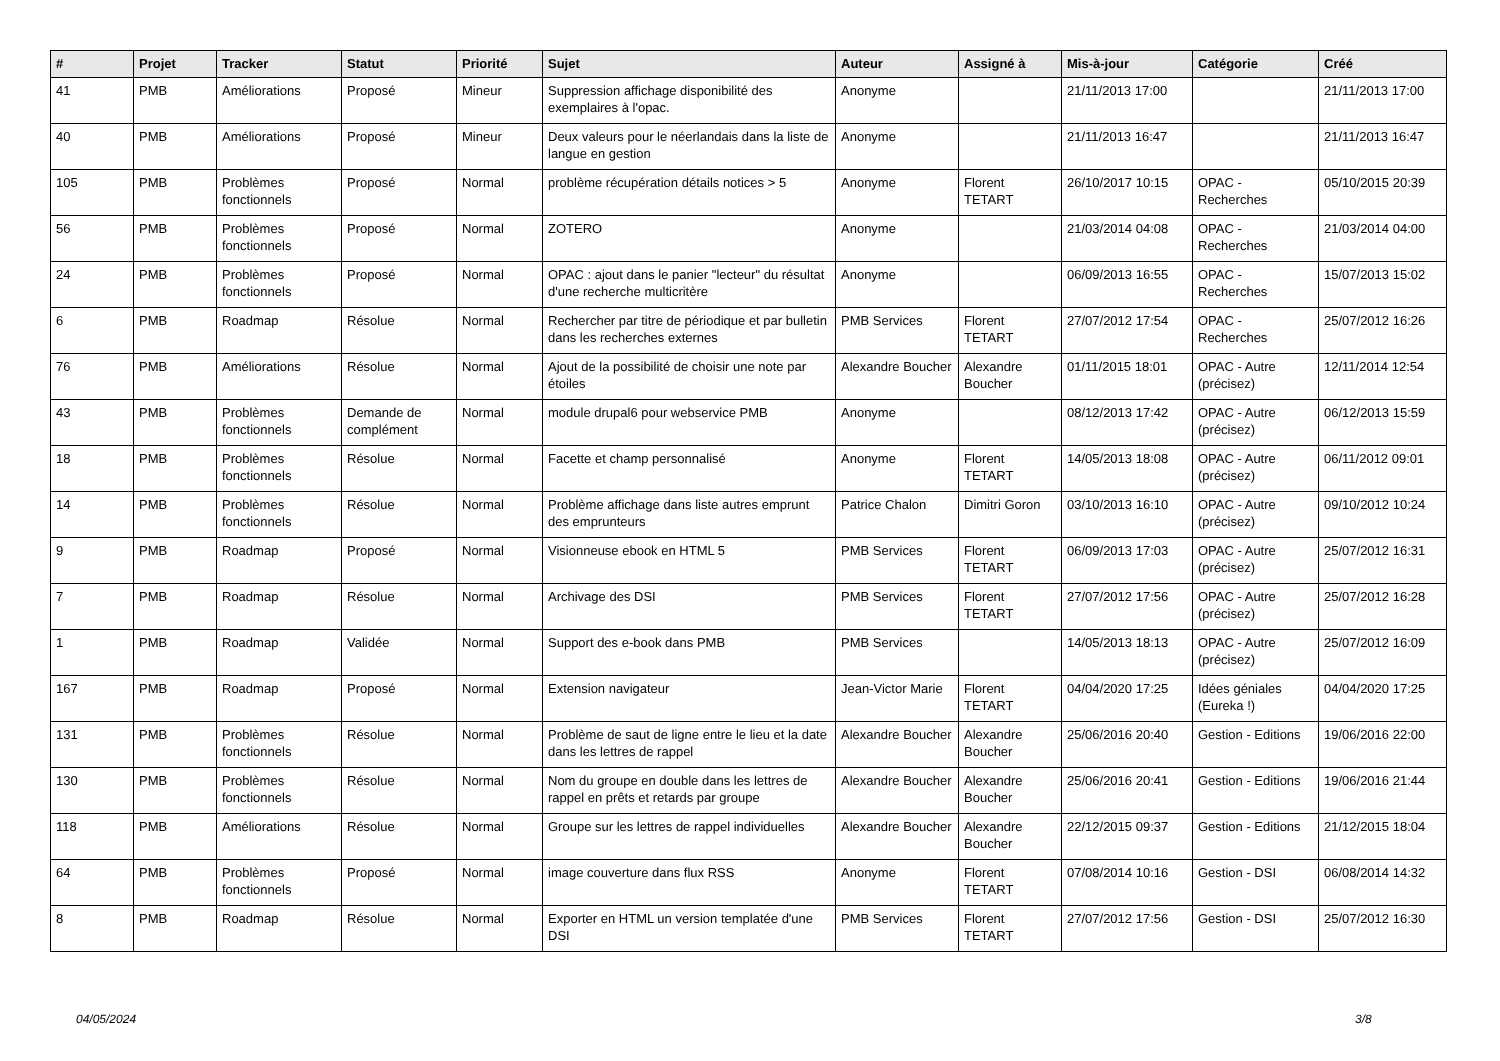| # | Projet | Tracker | Statut | Priorité | Sujet | Auteur | Assigné à | Mis-à-jour | Catégorie | Créé |
| --- | --- | --- | --- | --- | --- | --- | --- | --- | --- | --- |
| 41 | PMB | Améliorations | Proposé | Mineur | Suppression affichage disponibilité des exemplaires à l'opac. | Anonyme | | 21/11/2013 17:00 | | 21/11/2013 17:00 |
| 40 | PMB | Améliorations | Proposé | Mineur | Deux valeurs pour le néerlandais dans la liste de langue en gestion | Anonyme | | 21/11/2013 16:47 | | 21/11/2013 16:47 |
| 105 | PMB | Problèmes fonctionnels | Proposé | Normal | problème récupération détails notices > 5 | Anonyme | Florent TETART | 26/10/2017 10:15 | OPAC - Recherches | 05/10/2015 20:39 |
| 56 | PMB | Problèmes fonctionnels | Proposé | Normal | ZOTERO | Anonyme | | 21/03/2014 04:08 | OPAC - Recherches | 21/03/2014 04:00 |
| 24 | PMB | Problèmes fonctionnels | Proposé | Normal | OPAC : ajout dans le panier "lecteur" du résultat d'une recherche multicritère | Anonyme | | 06/09/2013 16:55 | OPAC - Recherches | 15/07/2013 15:02 |
| 6 | PMB | Roadmap | Résolue | Normal | Rechercher par titre de périodique et par bulletin dans les recherches externes | PMB Services | Florent TETART | 27/07/2012 17:54 | OPAC - Recherches | 25/07/2012 16:26 |
| 76 | PMB | Améliorations | Résolue | Normal | Ajout de la possibilité de choisir une note par étoiles | Alexandre Boucher | Alexandre Boucher | 01/11/2015 18:01 | OPAC - Autre (précisez) | 12/11/2014 12:54 |
| 43 | PMB | Problèmes fonctionnels | Demande de complément | Normal | module drupal6 pour webservice PMB | Anonyme | | 08/12/2013 17:42 | OPAC - Autre (précisez) | 06/12/2013 15:59 |
| 18 | PMB | Problèmes fonctionnels | Résolue | Normal | Facette et champ personnalisé | Anonyme | Florent TETART | 14/05/2013 18:08 | OPAC - Autre (précisez) | 06/11/2012 09:01 |
| 14 | PMB | Problèmes fonctionnels | Résolue | Normal | Problème affichage dans liste autres emprunt des emprunteurs | Patrice Chalon | Dimitri Goron | 03/10/2013 16:10 | OPAC - Autre (précisez) | 09/10/2012 10:24 |
| 9 | PMB | Roadmap | Proposé | Normal | Visionneuse ebook en HTML 5 | PMB Services | Florent TETART | 06/09/2013 17:03 | OPAC - Autre (précisez) | 25/07/2012 16:31 |
| 7 | PMB | Roadmap | Résolue | Normal | Archivage des DSI | PMB Services | Florent TETART | 27/07/2012 17:56 | OPAC - Autre (précisez) | 25/07/2012 16:28 |
| 1 | PMB | Roadmap | Validée | Normal | Support des e-book dans PMB | PMB Services | | 14/05/2013 18:13 | OPAC - Autre (précisez) | 25/07/2012 16:09 |
| 167 | PMB | Roadmap | Proposé | Normal | Extension navigateur | Jean-Victor Marie | Florent TETART | 04/04/2020 17:25 | Idées géniales (Eureka !) | 04/04/2020 17:25 |
| 131 | PMB | Problèmes fonctionnels | Résolue | Normal | Problème de saut de ligne entre le lieu et la date dans les lettres de rappel | Alexandre Boucher | Alexandre Boucher | 25/06/2016 20:40 | Gestion - Editions | 19/06/2016 22:00 |
| 130 | PMB | Problèmes fonctionnels | Résolue | Normal | Nom du groupe en double dans les lettres de rappel en prêts et retards par groupe | Alexandre Boucher | Alexandre Boucher | 25/06/2016 20:41 | Gestion - Editions | 19/06/2016 21:44 |
| 118 | PMB | Améliorations | Résolue | Normal | Groupe sur les lettres de rappel individuelles | Alexandre Boucher | Alexandre Boucher | 22/12/2015 09:37 | Gestion - Editions | 21/12/2015 18:04 |
| 64 | PMB | Problèmes fonctionnels | Proposé | Normal | image couverture dans flux RSS | Anonyme | Florent TETART | 07/08/2014 10:16 | Gestion - DSI | 06/08/2014 14:32 |
| 8 | PMB | Roadmap | Résolue | Normal | Exporter en HTML un version templatée d'une DSI | PMB Services | Florent TETART | 27/07/2012 17:56 | Gestion - DSI | 25/07/2012 16:30 |
04/05/2024 3/8